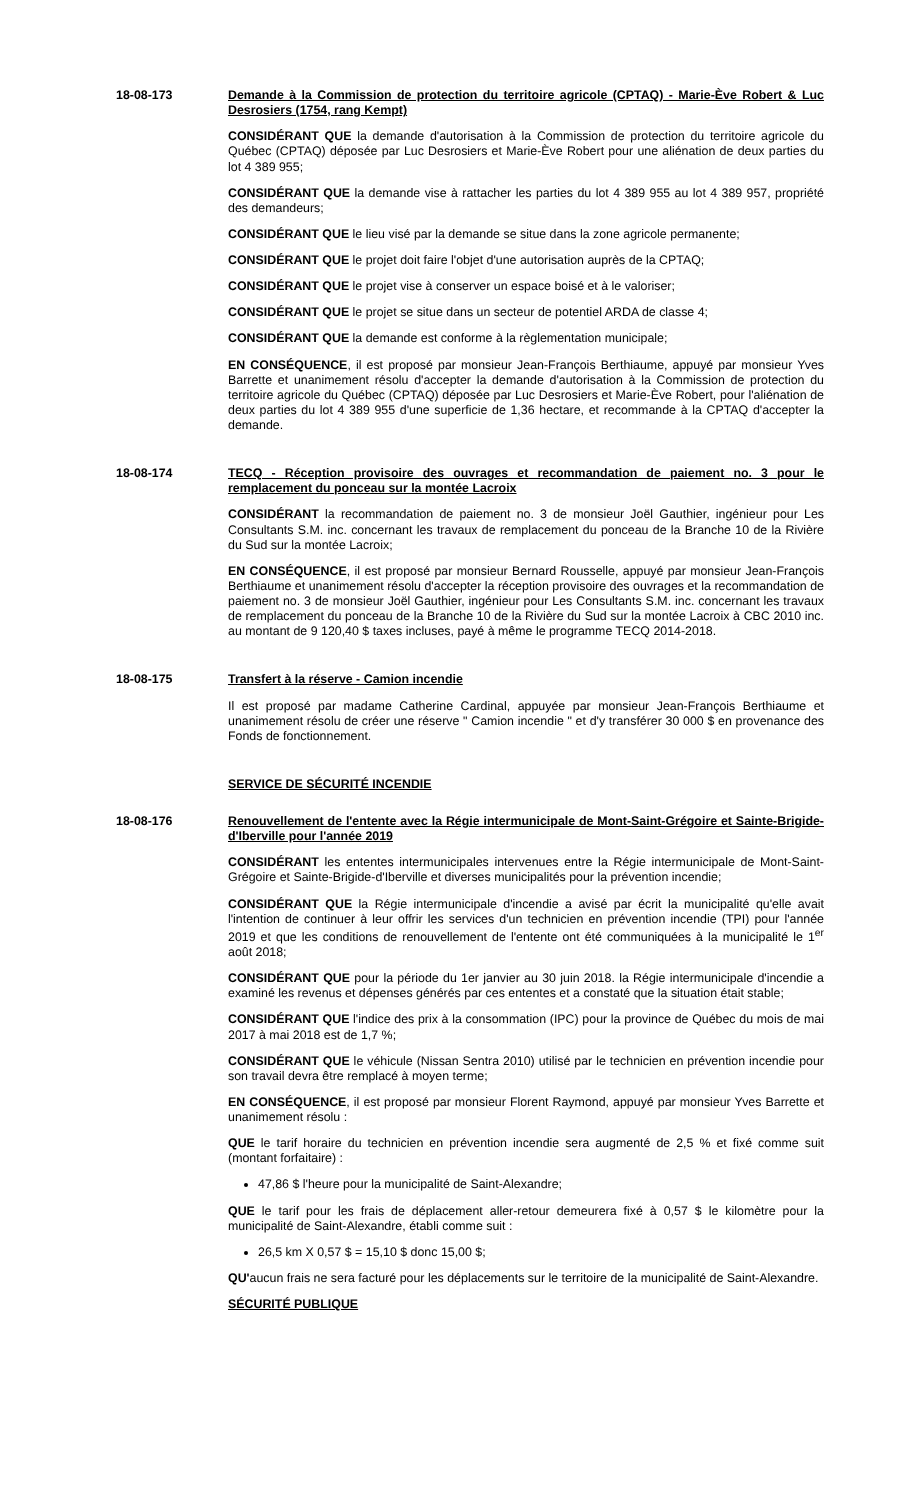18-08-173 Demande à la Commission de protection du territoire agricole (CPTAQ) - Marie-Ève Robert & Luc Desrosiers (1754, rang Kempt)
CONSIDÉRANT QUE la demande d'autorisation à la Commission de protection du territoire agricole du Québec (CPTAQ) déposée par Luc Desrosiers et Marie-Ève Robert pour une aliénation de deux parties du lot 4 389 955;
CONSIDÉRANT QUE la demande vise à rattacher les parties du lot 4 389 955 au lot 4 389 957, propriété des demandeurs;
CONSIDÉRANT QUE le lieu visé par la demande se situe dans la zone agricole permanente;
CONSIDÉRANT QUE le projet doit faire l'objet d'une autorisation auprès de la CPTAQ;
CONSIDÉRANT QUE le projet vise à conserver un espace boisé et à le valoriser;
CONSIDÉRANT QUE le projet se situe dans un secteur de potentiel ARDA de classe 4;
CONSIDÉRANT QUE la demande est conforme à la règlementation municipale;
EN CONSÉQUENCE, il est proposé par monsieur Jean-François Berthiaume, appuyé par monsieur Yves Barrette et unanimement résolu d'accepter la demande d'autorisation à la Commission de protection du territoire agricole du Québec (CPTAQ) déposée par Luc Desrosiers et Marie-Ève Robert, pour l'aliénation de deux parties du lot 4 389 955 d'une superficie de 1,36 hectare, et recommande à la CPTAQ d'accepter la demande.
18-08-174 TECQ - Réception provisoire des ouvrages et recommandation de paiement no. 3 pour le remplacement du ponceau sur la montée Lacroix
CONSIDÉRANT la recommandation de paiement no. 3 de monsieur Joël Gauthier, ingénieur pour Les Consultants S.M. inc. concernant les travaux de remplacement du ponceau de la Branche 10 de la Rivière du Sud sur la montée Lacroix;
EN CONSÉQUENCE, il est proposé par monsieur Bernard Rousselle, appuyé par monsieur Jean-François Berthiaume et unanimement résolu d'accepter la réception provisoire des ouvrages et la recommandation de paiement no. 3 de monsieur Joël Gauthier, ingénieur pour Les Consultants S.M. inc. concernant les travaux de remplacement du ponceau de la Branche 10 de la Rivière du Sud sur la montée Lacroix à CBC 2010 inc. au montant de 9 120,40 $ taxes incluses, payé à même le programme TECQ 2014-2018.
18-08-175 Transfert à la réserve - Camion incendie
Il est proposé par madame Catherine Cardinal, appuyée par monsieur Jean-François Berthiaume et unanimement résolu de créer une réserve " Camion incendie " et d'y transférer 30 000 $ en provenance des Fonds de fonctionnement.
SERVICE DE SÉCURITÉ INCENDIE
18-08-176 Renouvellement de l'entente avec la Régie intermunicipale de Mont-Saint-Grégoire et Sainte-Brigide-d'Iberville pour l'année 2019
CONSIDÉRANT les ententes intermunicipales intervenues entre la Régie intermunicipale de Mont-Saint-Grégoire et Sainte-Brigide-d'Iberville et diverses municipalités pour la prévention incendie;
CONSIDÉRANT QUE la Régie intermunicipale d'incendie a avisé par écrit la municipalité qu'elle avait l'intention de continuer à leur offrir les services d'un technicien en prévention incendie (TPI) pour l'année 2019 et que les conditions de renouvellement de l'entente ont été communiquées à la municipalité le 1<sup>er</sup> août 2018;
CONSIDÉRANT QUE pour la période du 1er janvier au 30 juin 2018. la Régie intermunicipale d'incendie a examiné les revenus et dépenses générés par ces ententes et a constaté que la situation était stable;
CONSIDÉRANT QUE l'indice des prix à la consommation (IPC) pour la province de Québec du mois de mai 2017 à mai 2018 est de 1,7 %;
CONSIDÉRANT QUE le véhicule (Nissan Sentra 2010) utilisé par le technicien en prévention incendie pour son travail devra être remplacé à moyen terme;
EN CONSÉQUENCE, il est proposé par monsieur Florent Raymond, appuyé par monsieur Yves Barrette et unanimement résolu :
QUE le tarif horaire du technicien en prévention incendie sera augmenté de 2,5 % et fixé comme suit (montant forfaitaire) :
47,86 $ l'heure pour la municipalité de Saint-Alexandre;
QUE le tarif pour les frais de déplacement aller-retour demeurera fixé à 0,57 $ le kilomètre pour la municipalité de Saint-Alexandre, établi comme suit :
26,5 km X 0,57 $ = 15,10 $ donc 15,00 $;
QU'aucun frais ne sera facturé pour les déplacements sur le territoire de la municipalité de Saint-Alexandre.
SÉCURITÉ PUBLIQUE